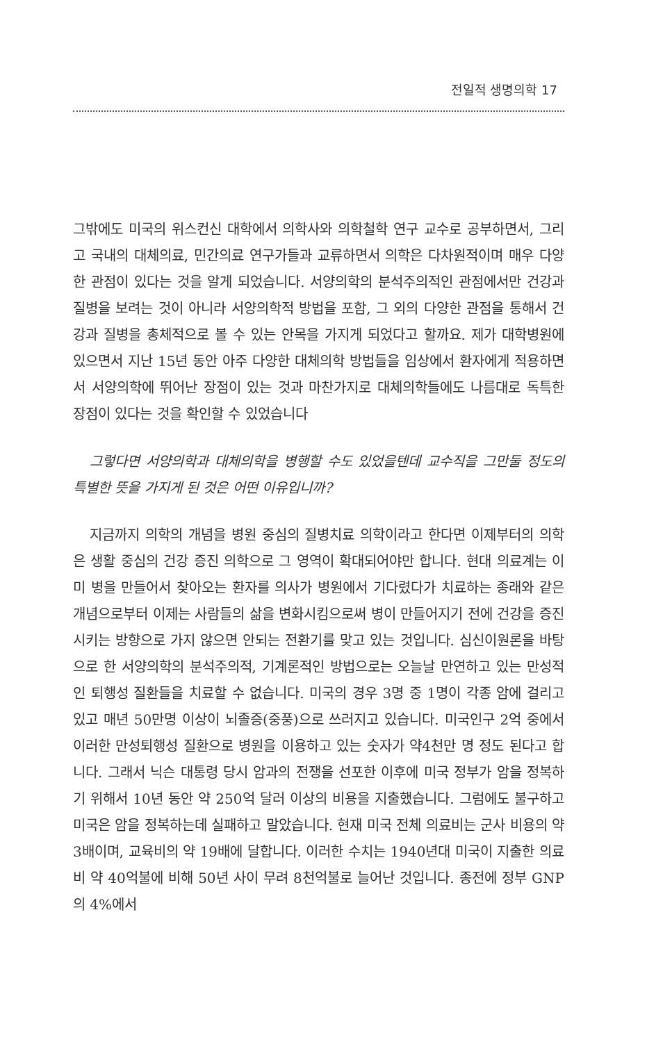전일적 생명의학 17
그밖에도 미국의 위스컨신 대학에서 의학사와 의학철학 연구 교수로 공부하면서, 그리고 국내의 대체의료, 민간의료 연구가들과 교류하면서 의학은 다차원적이며 매우 다양한 관점이 있다는 것을 알게 되었습니다. 서양의학의 분석주의적인 관점에서만 건강과 질병을 보려는 것이 아니라 서양의학적 방법을 포함, 그 외의 다양한 관점을 통해서 건강과 질병을 총체적으로 볼 수 있는 안목을 가지게 되었다고 할까요. 제가 대학병원에 있으면서 지난 15년 동안 아주 다양한 대체의학 방법들을 임상에서 환자에게 적용하면서 서양의학에 뛰어난 장점이 있는 것과 마찬가지로 대체의학들에도 나름대로 독특한 장점이 있다는 것을 확인할 수 있었습니다
그렇다면 서양의학과 대체의학을 병행할 수도 있었을텐데 교수직을 그만둘 정도의 특별한 뜻을 가지게 된 것은 어떤 이유입니까?
지금까지 의학의 개념을 병원 중심의 질병치료 의학이라고 한다면 이제부터의 의학은 생활 중심의 건강 증진 의학으로 그 영역이 확대되어야만 합니다. 현대 의료계는 이미 병을 만들어서 찾아오는 환자를 의사가 병원에서 기다렸다가 치료하는 종래와 같은 개념으로부터 이제는 사람들의 삶을 변화시킴으로써 병이 만들어지기 전에 건강을 증진시키는 방향으로 가지 않으면 안되는 전환기를 맞고 있는 것입니다. 심신이원론을 바탕으로 한 서양의학의 분석주의적, 기계론적인 방법으로는 오늘날 만연하고 있는 만성적인 퇴행성 질환들을 치료할 수 없습니다. 미국의 경우 3명 중 1명이 각종 암에 걸리고 있고 매년 50만명 이상이 뇌졸증(중풍)으로 쓰러지고 있습니다. 미국인구 2억 중에서 이러한 만성퇴행성 질환으로 병원을 이용하고 있는 숫자가 약4천만 명 정도 된다고 합니다. 그래서 닉슨 대통령 당시 암과의 전쟁을 선포한 이후에 미국 정부가 암을 정복하기 위해서 10년 동안 약 250억 달러 이상의 비용을 지출했습니다. 그럼에도 불구하고 미국은 암을 정복하는데 실패하고 말았습니다. 현재 미국 전체 의료비는 군사 비용의 약 3배이며, 교육비의 약 19배에 달합니다. 이러한 수치는 1940년대 미국이 지출한 의료비 약 40억불에 비해 50년 사이 무려 8천억불로 늘어난 것입니다. 종전에 정부 GNP의 4%에서